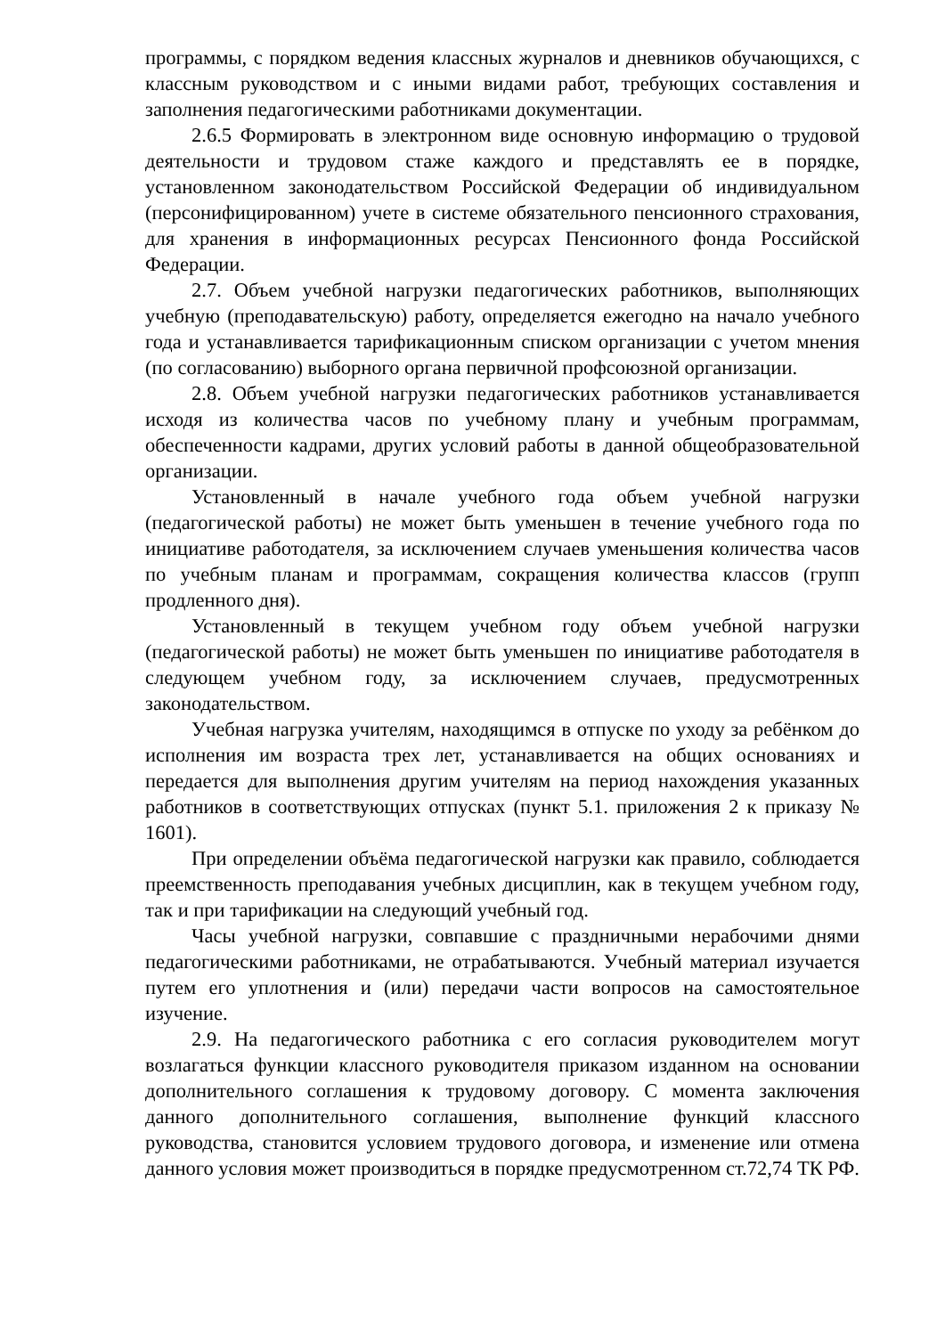программы, с порядком ведения классных журналов и дневников обучающихся, с классным руководством и с иными видами работ, требующих составления и заполнения педагогическими работниками документации.
2.6.5 Формировать в электронном виде основную информацию о трудовой деятельности и трудовом стаже каждого и представлять ее в порядке, установленном законодательством Российской Федерации об индивидуальном (персонифицированном) учете в системе обязательного пенсионного страхования, для хранения в информационных ресурсах Пенсионного фонда Российской Федерации.
2.7. Объем учебной нагрузки педагогических работников, выполняющих учебную (преподавательскую) работу, определяется ежегодно на начало учебного года и устанавливается тарификационным списком организации с учетом мнения (по согласованию) выборного органа первичной профсоюзной организации.
2.8. Объем учебной нагрузки педагогических работников устанавливается исходя из количества часов по учебному плану и учебным программам, обеспеченности кадрами, других условий работы в данной общеобразовательной организации.
Установленный в начале учебного года объем учебной нагрузки (педагогической работы) не может быть уменьшен в течение учебного года по инициативе работодателя, за исключением случаев уменьшения количества часов по учебным планам и программам, сокращения количества классов (групп продленного дня).
Установленный в текущем учебном году объем учебной нагрузки (педагогической работы) не может быть уменьшен по инициативе работодателя в следующем учебном году, за исключением случаев, предусмотренных законодательством.
Учебная нагрузка учителям, находящимся в отпуске по уходу за ребёнком до исполнения им возраста трех лет, устанавливается на общих основаниях и передается для выполнения другим учителям на период нахождения указанных работников в соответствующих отпусках (пункт 5.1. приложения 2 к приказу № 1601).
При определении объёма педагогической нагрузки как правило, соблюдается преемственность преподавания учебных дисциплин, как в текущем учебном году, так и при тарификации на следующий учебный год.
Часы учебной нагрузки, совпавшие с праздничными нерабочими днями педагогическими работниками, не отрабатываются. Учебный материал изучается путем его уплотнения и (или) передачи части вопросов на самостоятельное изучение.
2.9. На педагогического работника с его согласия руководителем могут возлагаться функции классного руководителя приказом изданном на основании дополнительного соглашения к трудовому договору. С момента заключения данного дополнительного соглашения, выполнение функций классного руководства, становится условием трудового договора, и изменение или отмена данного условия может производиться в порядке предусмотренном ст.72,74 ТК РФ.